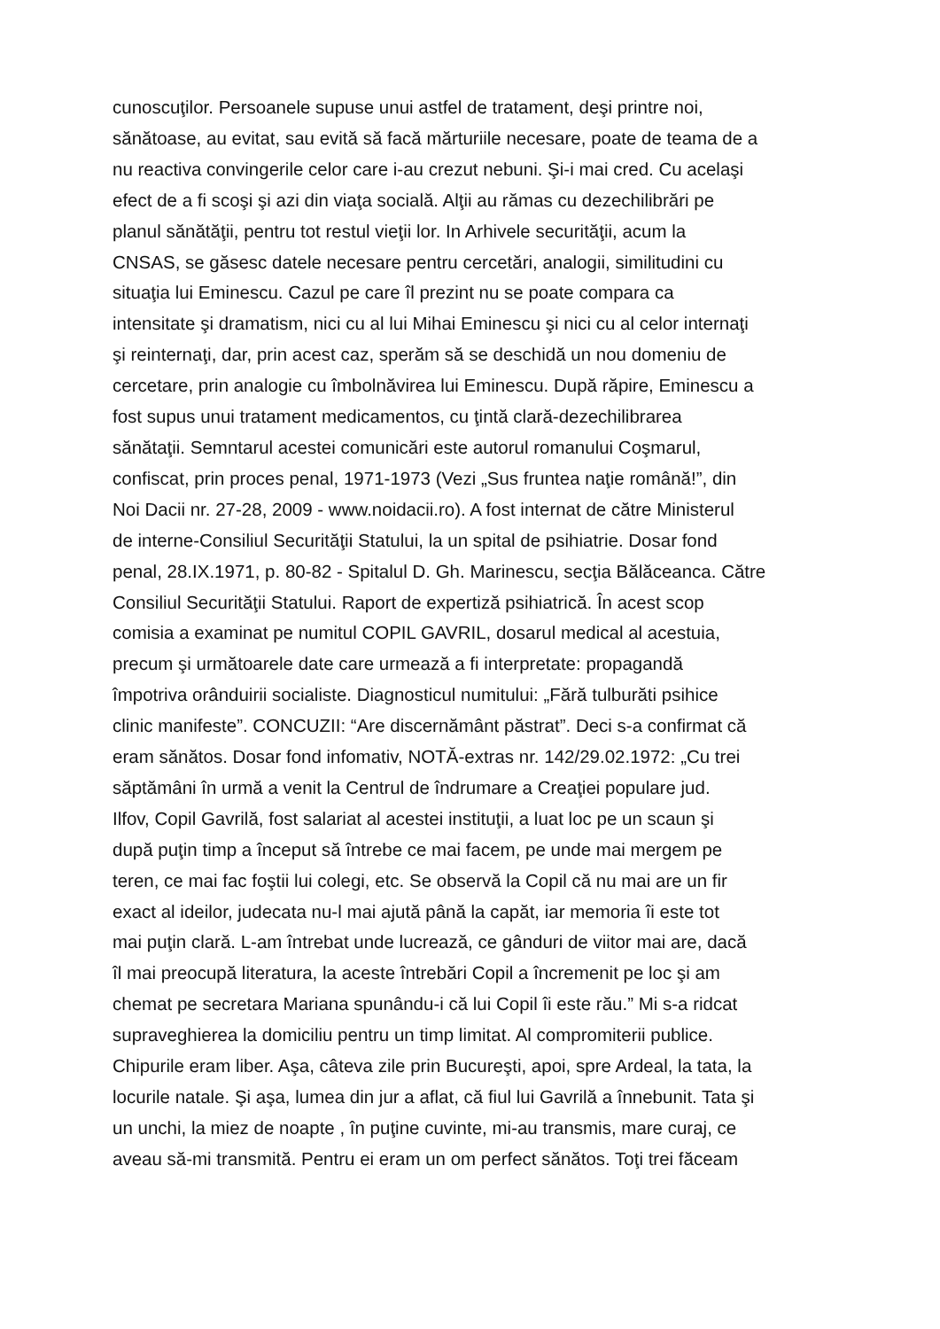cunoscuţilor. Persoanele supuse unui astfel de tratament, deşi printre noi,
sănătoase, au evitat, sau evită să facă mărturiile necesare, poate de teama de a
nu reactiva convingerile celor care i-au crezut nebuni. Şi-i mai cred. Cu acelaşi
efect de a fi scoşi şi azi din viaţa socială. Alţii au rămas cu dezechilibrări pe
planul sănătăţii, pentru tot restul vieţii lor. In Arhivele securităţii, acum la
CNSAS, se găsesc datele necesare pentru cercetări, analogii, similitudini cu
situaţia lui Eminescu. Cazul pe care îl prezint nu se poate compara ca
intensitate şi dramatism, nici cu al lui Mihai Eminescu şi nici cu al celor internaţi
şi reinternaţi, dar, prin acest caz, sperăm să se deschidă un nou domeniu de
cercetare, prin analogie cu îmbolnăvirea lui Eminescu. După răpire, Eminescu a
fost supus unui tratament medicamentos, cu ţintă clară-dezechilibrarea
sănătaţii. Semntarul acestei comunicări este autorul romanului Coşmarul,
confiscat, prin proces penal, 1971-1973 (Vezi „Sus fruntea naţie română!”, din
Noi Dacii nr. 27-28, 2009 - www.noidacii.ro). A fost internat de către Ministerul
de interne-Consiliul Securităţii Statului, la un spital de psihiatrie. Dosar fond
penal, 28.IX.1971, p. 80-82 - Spitalul D. Gh. Marinescu, secţia Bălăceanca. Către
Consiliul Securităţii Statului. Raport de expertiză psihiatrică. În acest scop
comisia a examinat pe numitul COPIL GAVRIL, dosarul medical al acestuia,
precum şi următoarele date care urmează a fi interpretate: propagandă
împotriva orânduirii socialiste. Diagnosticul numitului: „Fără tulburăti psihice
clinic manifeste”. CONCUZII: “Are discernământ păstrat”. Deci s-a confirmat că
eram sănătos. Dosar fond infomativ, NOTĂ-extras nr. 142/29.02.1972: „Cu trei
săptămâni în urmă a venit la Centrul de îndrumare a Creaţiei populare jud.
Ilfov, Copil Gavrilă, fost salariat al acestei instituţii, a luat loc pe un scaun şi
după puţin timp a început să întrebe ce mai facem, pe unde mai mergem pe
teren, ce mai fac foştii lui colegi, etc. Se observă la Copil că nu mai are un fir
exact al ideilor, judecata nu-l mai ajută până la capăt, iar memoria îi este tot
mai puţin clară. L-am întrebat unde lucrează, ce gânduri de viitor mai are, dacă
îl mai preocupă literatura, la aceste întrebări Copil a încremenit pe loc şi am
chemat pe secretara Mariana spunându-i că lui Copil îi este rău.” Mi s-a ridcat
supraveghierea la domiciliu pentru un timp limitat. Al compromiterii publice.
Chipurile eram liber. Aşa, câteva zile prin Bucureşti, apoi, spre Ardeal, la tata, la
locurile natale. Şi aşa, lumea din jur a aflat, că fiul lui Gavrilă a înnebunit. Tata şi
un unchi, la miez de noapte , în puţine cuvinte, mi-au transmis, mare curaj, ce
aveau să-mi transmită. Pentru ei eram un om perfect sănătos. Toţi trei făceam